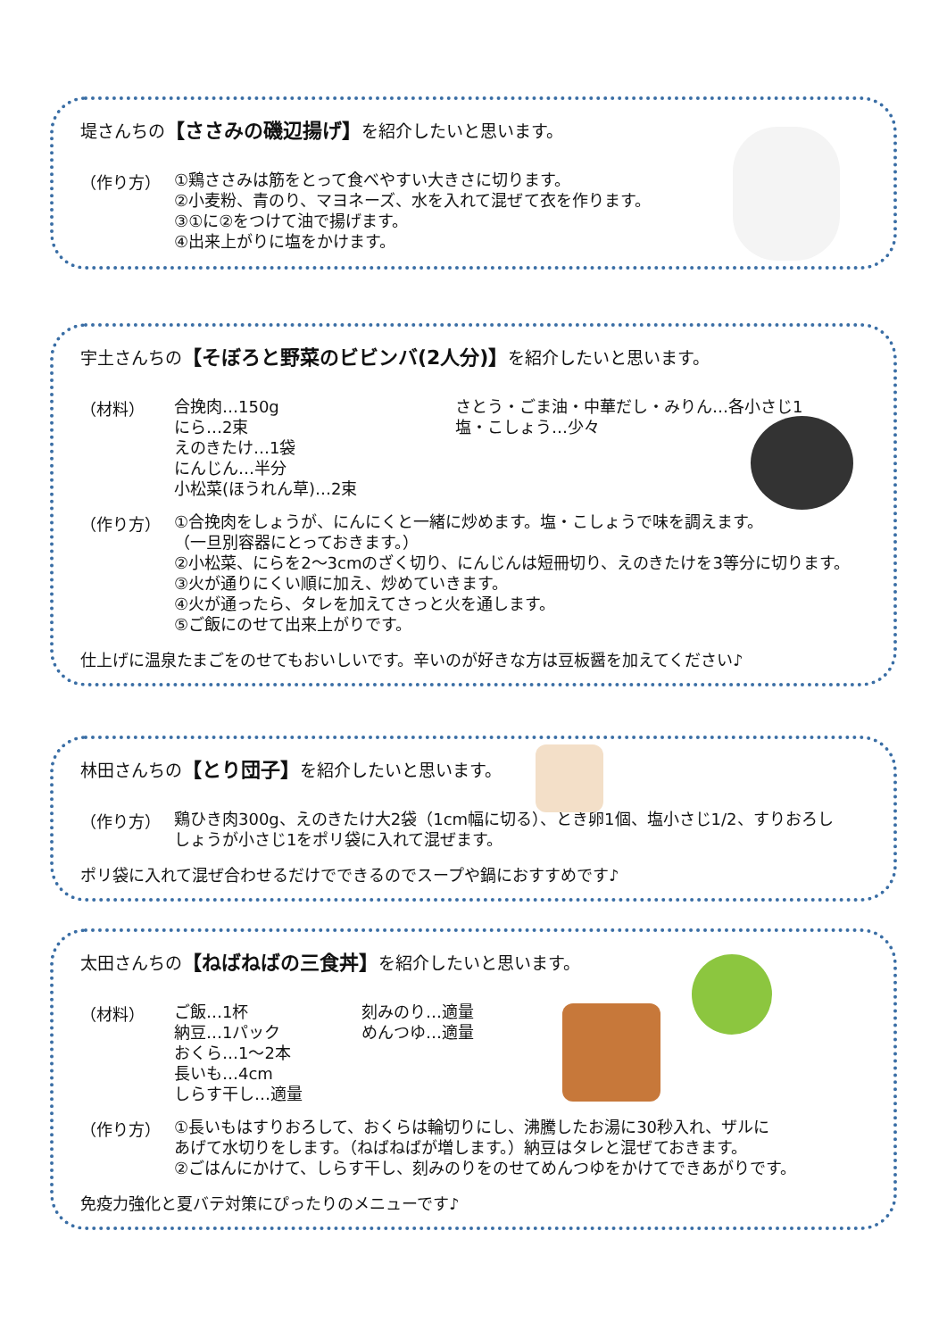堤さんちの【ささみの磯辺揚げ】を紹介したいと思います。
（作り方）
①鶏ささみは筋をとって食べやすい大きさに切ります。
②小麦粉、青のり、マヨネーズ、水を入れて混ぜて衣を作ります。
③①に②をつけて油で揚げます。
④出来上がりに塩をかけます。
宇土さんちの【そぼろと野菜のビビンバ(2人分)】を紹介したいと思います。
（材料）
合挽肉…150g
にら…2束
えのきたけ…1袋
にんじん…半分
小松菜(ほうれん草)…2束
さとう・ごま油・中華だし・みりん…各小さじ1
塩・こしょう…少々
（作り方）
①合挽肉をしょうが、にんにくと一緒に炒めます。塩・こしょうで味を調えます。
（一旦別容器にとっておきます。）
②小松菜、にらを2～3cmのざく切り、にんじんは短冊切り、えのきたけを3等分に切ります。
③火が通りにくい順に加え、炒めていきます。
④火が通ったら、タレを加えてさっと火を通します。
⑤ご飯にのせて出来上がりです。
仕上げに温泉たまごをのせてもおいしいです。辛いのが好きな方は豆板醤を加えてください♪
林田さんちの【とり団子】を紹介したいと思います。
（作り方）
鶏ひき肉300g、えのきたけ大2袋（1cm幅に切る）、とき卵1個、塩小さじ1/2、すりおろし
しょうが小さじ1をポリ袋に入れて混ぜます。
ポリ袋に入れて混ぜ合わせるだけでできるのでスープや鍋におすすめです♪
太田さんちの【ねばねばの三食丼】を紹介したいと思います。
（材料）
ご飯…1杯
納豆…1パック
おくら…1～2本
長いも…4cm
しらす干し…適量
刻みのり…適量
めんつゆ…適量
（作り方）
①長いもはすりおろして、おくらは輪切りにし、沸騰したお湯に30秒入れ、ザルに
あげて水切りをします。（ねばねばが増します。）納豆はタレと混ぜておきます。
②ごはんにかけて、しらす干し、刻みのりをのせてめんつゆをかけてできあがりです。
免疫力強化と夏バテ対策にぴったりのメニューです♪